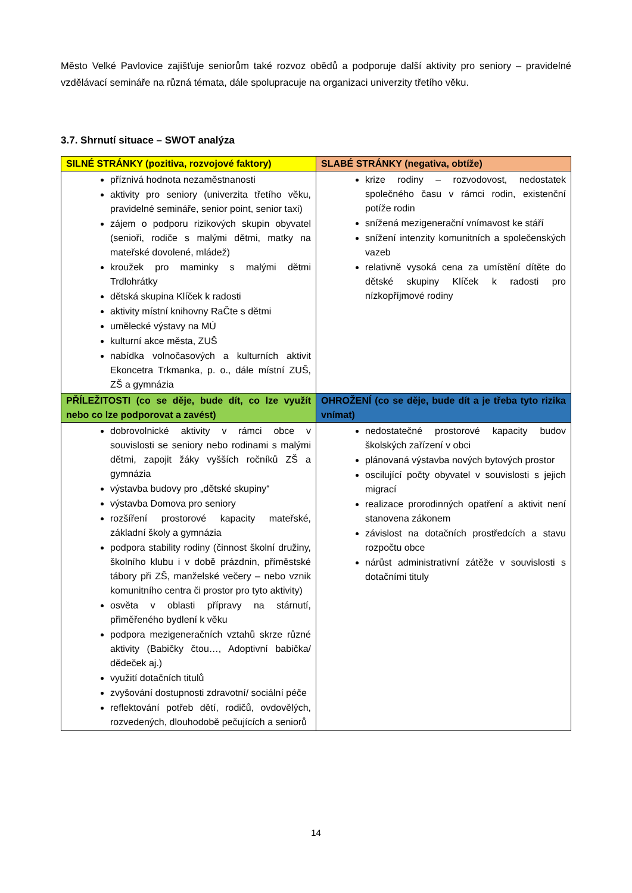Město Velké Pavlovice zajišťuje seniorům také rozvoz obědů a podporuje další aktivity pro seniory – pravidelné vzdělávací semináře na různá témata, dále spolupracuje na organizaci univerzity třetího věku.
3.7. Shrnutí situace – SWOT analýza
| SILNÉ STRÁNKY (pozitiva, rozvojové faktory) | SLABÉ STRÁNKY (negativa, obtíže) |
| --- | --- |
| příznivá hodnota nezaměstnanosti aktivity pro seniory (univerzita třetího věku, pravidelné semináře, senior point, senior taxi) zájem o podporu rizikových skupin obyvatel (senioři, rodiče s malými dětmi, matky na mateřské dovolené, mládež) kroužek pro maminky s malými dětmi Trdlohrátky dětská skupina Klíček k radosti aktivity místní knihovny RaČte s dětmi umělecké výstavy na MÚ kulturní akce města, ZUŠ nabídka volnočasových a kulturních aktivit Ekoncetra Trkmanka, p. o., dále místní ZUŠ, ZŠ a gymnázia | krize rodiny – rozvodovost, nedostatek společného času v rámci rodin, existenční potíže rodin snížená mezigenerační vnímavost ke stáří snížení intenzity komunitních a společenských vazeb relativně vysoká cena za umístění dítěte do dětské skupiny Klíček k radosti pro nízkopříjmové rodiny |
| PŘÍLEŽITOSTI (co se děje, bude dít, co lze využít nebo co lze podporovat a zavést) | OHROŽENÍ (co se děje, bude dít a je třeba tyto rizika vnímat) |
| dobrovolnické aktivity v rámci obce v souvislosti se seniory nebo rodinami s malými dětmi, zapojit žáky vyšších ročníků ZŠ a gymnázia výstavba budovy pro „dětské skupiny“ výstavba Domova pro seniory rozšíření prostorové kapacity mateřské, základní školy a gymnázia podpora stability rodiny (činnost školní družiny, školního klubu i v době prázdnin, příměstské tábory při ZŠ, manželské večery – nebo vznik komunitního centra či prostor pro tyto aktivity) osvěta v oblasti přípravy na stárnutí, přiměřeného bydlení k věku podpora mezigeneračních vztahů skrze různé aktivity (Babičky čtou…, Adoptivní babička/ dědeček aj.) využití dotačních titulů zvyšování dostupnosti zdravotní/ sociální péče reflektování potřeb dětí, rodičů, ovdovělých, rozvedených, dlouhodobě pečujících a seniorů | nedostatečné prostorové kapacity budov školských zařízení v obci plánovaná výstavba nových bytových prostor oscilující počty obyvatel v souvislosti s jejich migrací realizace prorodinných opatření a aktivit není stanovena zákonem závislost na dotačních prostředcích a stavu rozpočtu obce nárůst administrativní zátěže v souvislosti s dotačními tituly |
14